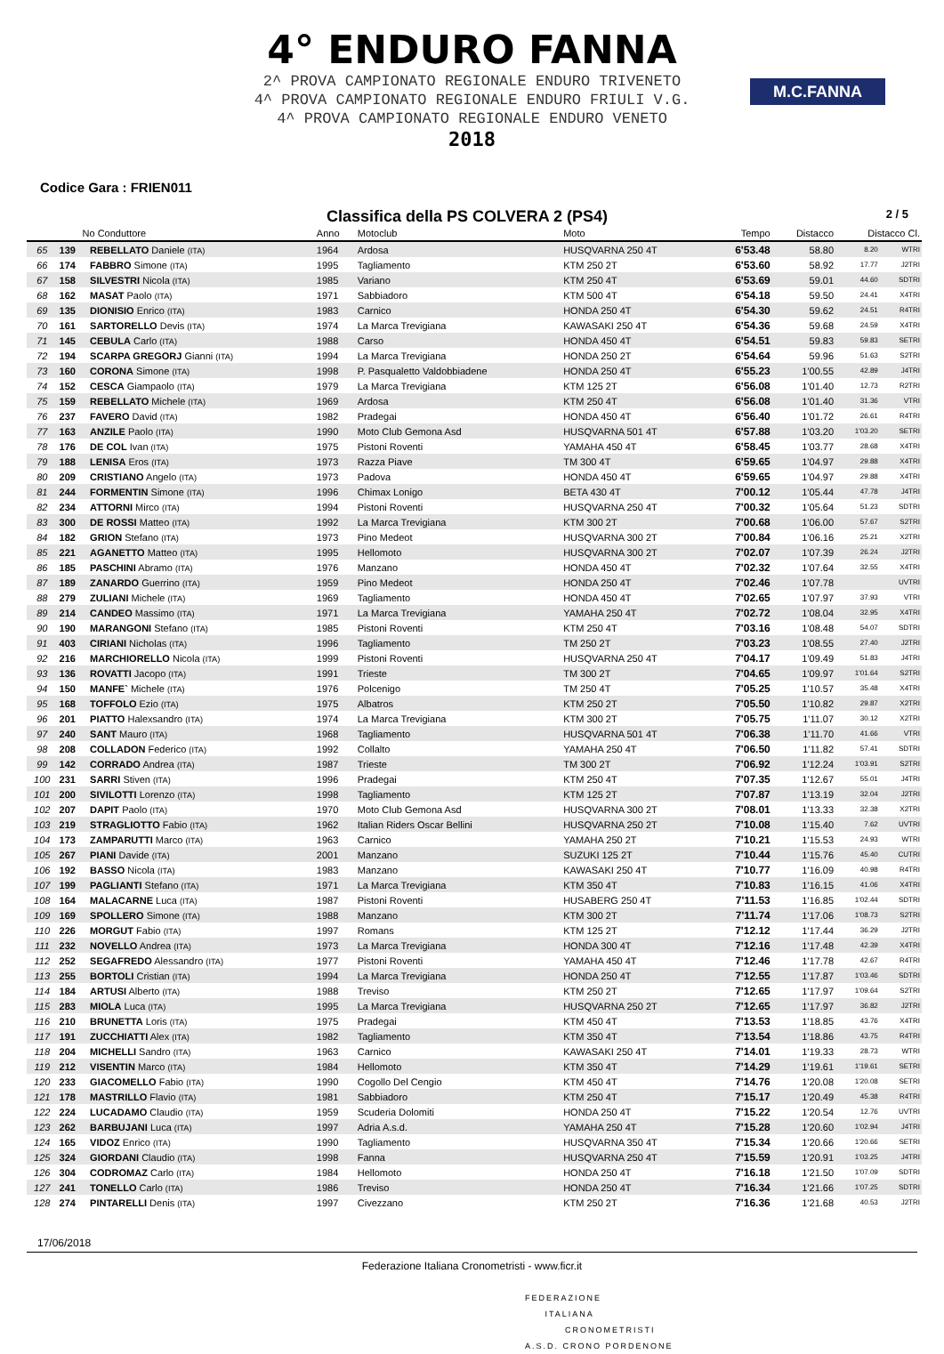M.C.FANNA
4° ENDURO FANNA
2^ PROVA CAMPIONATO REGIONALE ENDURO TRIVENETO
4^ PROVA CAMPIONATO REGIONALE ENDURO FRIULI V.G.
4^ PROVA CAMPIONATO REGIONALE ENDURO VENETO
2018
Codice Gara : FRIEN011
Classifica della PS COLVERA 2 (PS4) 2 / 5
| | No Conduttore | | Anno | Motoclub | Moto | Tempo | Distacco | Distacco Cl. | |
| --- | --- | --- | --- | --- | --- | --- | --- | --- | --- |
| 65 | 139 | REBELLATO Daniele (ITA) | 1964 | Ardosa | HUSQVARNA 250 4T | 6'53.48 | 58.80 | 8.20 | WTRI |
| 66 | 174 | FABBRO Simone (ITA) | 1995 | Tagliamento | KTM 250 2T | 6'53.60 | 58.92 | 17.77 | J2TRI |
| 67 | 158 | SILVESTRI Nicola (ITA) | 1985 | Variano | KTM 250 4T | 6'53.69 | 59.01 | 44.60 | SDTRI |
| 68 | 162 | MASAT Paolo (ITA) | 1971 | Sabbiadoro | KTM 500 4T | 6'54.18 | 59.50 | 24.41 | X4TRI |
| 69 | 135 | DIONISIO Enrico (ITA) | 1983 | Carnico | HONDA 250 4T | 6'54.30 | 59.62 | 24.51 | R4TRI |
| 70 | 161 | SARTORELLO Devis (ITA) | 1974 | La Marca Trevigiana | KAWASAKI 250 4T | 6'54.36 | 59.68 | 24.59 | X4TRI |
| 71 | 145 | CEBULA Carlo (ITA) | 1988 | Carso | HONDA 450 4T | 6'54.51 | 59.83 | 59.83 | SETRI |
| 72 | 194 | SCARPA GREGORJ Gianni (ITA) | 1994 | La Marca Trevigiana | HONDA 250 2T | 6'54.64 | 59.96 | 51.63 | S2TRI |
| 73 | 160 | CORONA Simone (ITA) | 1998 | P. Pasqualetto Valdobbiadene | HONDA 250 4T | 6'55.23 | 1'00.55 | 42.89 | J4TRI |
| 74 | 152 | CESCA Giampaolo (ITA) | 1979 | La Marca Trevigiana | KTM 125 2T | 6'56.08 | 1'01.40 | 12.73 | R2TRI |
| 75 | 159 | REBELLATO Michele (ITA) | 1969 | Ardosa | KTM 250 4T | 6'56.08 | 1'01.40 | 31.36 | VTRI |
| 76 | 237 | FAVERO David (ITA) | 1982 | Pradegai | HONDA 450 4T | 6'56.40 | 1'01.72 | 26.61 | R4TRI |
| 77 | 163 | ANZILE Paolo (ITA) | 1990 | Moto Club Gemona Asd | HUSQVARNA 501 4T | 6'57.88 | 1'03.20 | 1'03.20 | SETRI |
| 78 | 176 | DE COL Ivan (ITA) | 1975 | Pistoni Roventi | YAMAHA 450 4T | 6'58.45 | 1'03.77 | 28.68 | X4TRI |
| 79 | 188 | LENISA Eros (ITA) | 1973 | Razza Piave | TM 300 4T | 6'59.65 | 1'04.97 | 29.88 | X4TRI |
| 80 | 209 | CRISTIANO Angelo (ITA) | 1973 | Padova | HONDA 450 4T | 6'59.65 | 1'04.97 | 29.88 | X4TRI |
| 81 | 244 | FORMENTIN Simone (ITA) | 1996 | Chimax Lonigo | BETA 430 4T | 7'00.12 | 1'05.44 | 47.78 | J4TRI |
| 82 | 234 | ATTORNI Mirco (ITA) | 1994 | Pistoni Roventi | HUSQVARNA 250 4T | 7'00.32 | 1'05.64 | 51.23 | SDTRI |
| 83 | 300 | DE ROSSI Matteo (ITA) | 1992 | La Marca Trevigiana | KTM 300 2T | 7'00.68 | 1'06.00 | 57.67 | S2TRI |
| 84 | 182 | GRION Stefano (ITA) | 1973 | Pino Medeot | HUSQVARNA 300 2T | 7'00.84 | 1'06.16 | 25.21 | X2TRI |
| 85 | 221 | AGANETTO Matteo (ITA) | 1995 | Hellomoto | HUSQVARNA 300 2T | 7'02.07 | 1'07.39 | 26.24 | J2TRI |
| 86 | 185 | PASCHINI Abramo (ITA) | 1976 | Manzano | HONDA 450 4T | 7'02.32 | 1'07.64 | 32.55 | X4TRI |
| 87 | 189 | ZANARDO Guerrino (ITA) | 1959 | Pino Medeot | HONDA 250 4T | 7'02.46 | 1'07.78 | | UVTRI |
| 88 | 279 | ZULIANI Michele (ITA) | 1969 | Tagliamento | HONDA 450 4T | 7'02.65 | 1'07.97 | 37.93 | VTRI |
| 89 | 214 | CANDEO Massimo (ITA) | 1971 | La Marca Trevigiana | YAMAHA 250 4T | 7'02.72 | 1'08.04 | 32.95 | X4TRI |
| 90 | 190 | MARANGONI Stefano (ITA) | 1985 | Pistoni Roventi | KTM 250 4T | 7'03.16 | 1'08.48 | 54.07 | SDTRI |
| 91 | 403 | CIRIANI Nicholas (ITA) | 1996 | Tagliamento | TM 250 2T | 7'03.23 | 1'08.55 | 27.40 | J2TRI |
| 92 | 216 | MARCHIORELLO Nicola (ITA) | 1999 | Pistoni Roventi | HUSQVARNA 250 4T | 7'04.17 | 1'09.49 | 51.83 | J4TRI |
| 93 | 136 | ROVATTI Jacopo (ITA) | 1991 | Trieste | TM 300 2T | 7'04.65 | 1'09.97 | 1'01.64 | S2TRI |
| 94 | 150 | MANFE` Michele (ITA) | 1976 | Polcenigo | TM 250 4T | 7'05.25 | 1'10.57 | 35.48 | X4TRI |
| 95 | 168 | TOFFOLO Ezio (ITA) | 1975 | Albatros | KTM 250 2T | 7'05.50 | 1'10.82 | 29.87 | X2TRI |
| 96 | 201 | PIATTO Halexsandro (ITA) | 1974 | La Marca Trevigiana | KTM 300 2T | 7'05.75 | 1'11.07 | 30.12 | X2TRI |
| 97 | 240 | SANT Mauro (ITA) | 1968 | Tagliamento | HUSQVARNA 501 4T | 7'06.38 | 1'11.70 | 41.66 | VTRI |
| 98 | 208 | COLLADON Federico (ITA) | 1992 | Collalto | YAMAHA 250 4T | 7'06.50 | 1'11.82 | 57.41 | SDTRI |
| 99 | 142 | CORRADO Andrea (ITA) | 1987 | Trieste | TM 300 2T | 7'06.92 | 1'12.24 | 1'03.91 | S2TRI |
| 100 | 231 | SARRI Stiven (ITA) | 1996 | Pradegai | KTM 250 4T | 7'07.35 | 1'12.67 | 55.01 | J4TRI |
| 101 | 200 | SIVILOTTI Lorenzo (ITA) | 1998 | Tagliamento | KTM 125 2T | 7'07.87 | 1'13.19 | 32.04 | J2TRI |
| 102 | 207 | DAPIT Paolo (ITA) | 1970 | Moto Club Gemona Asd | HUSQVARNA 300 2T | 7'08.01 | 1'13.33 | 32.38 | X2TRI |
| 103 | 219 | STRAGLIOTTO Fabio (ITA) | 1962 | Italian Riders Oscar Bellini | HUSQVARNA 250 2T | 7'10.08 | 1'15.40 | 7.62 | UVTRI |
| 104 | 173 | ZAMPARUTTI Marco (ITA) | 1963 | Carnico | YAMAHA 250 2T | 7'10.21 | 1'15.53 | 24.93 | WTRI |
| 105 | 267 | PIANI Davide (ITA) | 2001 | Manzano | SUZUKI 125 2T | 7'10.44 | 1'15.76 | 45.40 | CUTRI |
| 106 | 192 | BASSO Nicola (ITA) | 1983 | Manzano | KAWASAKI 250 4T | 7'10.77 | 1'16.09 | 40.98 | R4TRI |
| 107 | 199 | PAGLIANTI Stefano (ITA) | 1971 | La Marca Trevigiana | KTM 350 4T | 7'10.83 | 1'16.15 | 41.06 | X4TRI |
| 108 | 164 | MALACARNE Luca (ITA) | 1987 | Pistoni Roventi | HUSABERG 250 4T | 7'11.53 | 1'16.85 | 1'02.44 | SDTRI |
| 109 | 169 | SPOLLERO Simone (ITA) | 1988 | Manzano | KTM 300 2T | 7'11.74 | 1'17.06 | 1'08.73 | S2TRI |
| 110 | 226 | MORGUT Fabio (ITA) | 1997 | Romans | KTM 125 2T | 7'12.12 | 1'17.44 | 36.29 | J2TRI |
| 111 | 232 | NOVELLO Andrea (ITA) | 1973 | La Marca Trevigiana | HONDA 300 4T | 7'12.16 | 1'17.48 | 42.39 | X4TRI |
| 112 | 252 | SEGAFREDO Alessandro (ITA) | 1977 | Pistoni Roventi | YAMAHA 450 4T | 7'12.46 | 1'17.78 | 42.67 | R4TRI |
| 113 | 255 | BORTOLI Cristian (ITA) | 1994 | La Marca Trevigiana | HONDA 250 4T | 7'12.55 | 1'17.87 | 1'03.46 | SDTRI |
| 114 | 184 | ARTUSI Alberto (ITA) | 1988 | Treviso | KTM 250 2T | 7'12.65 | 1'17.97 | 1'09.64 | S2TRI |
| 115 | 283 | MIOLA Luca (ITA) | 1995 | La Marca Trevigiana | HUSQVARNA 250 2T | 7'12.65 | 1'17.97 | 36.82 | J2TRI |
| 116 | 210 | BRUNETTA Loris (ITA) | 1975 | Pradegai | KTM 450 4T | 7'13.53 | 1'18.85 | 43.76 | X4TRI |
| 117 | 191 | ZUCCHIATTI Alex (ITA) | 1982 | Tagliamento | KTM 350 4T | 7'13.54 | 1'18.86 | 43.75 | R4TRI |
| 118 | 204 | MICHELLI Sandro (ITA) | 1963 | Carnico | KAWASAKI 250 4T | 7'14.01 | 1'19.33 | 28.73 | WTRI |
| 119 | 212 | VISENTIN Marco (ITA) | 1984 | Hellomoto | KTM 350 4T | 7'14.29 | 1'19.61 | 1'19.61 | SETRI |
| 120 | 233 | GIACOMELLO Fabio (ITA) | 1990 | Cogollo Del Cengio | KTM 450 4T | 7'14.76 | 1'20.08 | 1'20.08 | SETRI |
| 121 | 178 | MASTRILLO Flavio (ITA) | 1981 | Sabbiadoro | KTM 250 4T | 7'15.17 | 1'20.49 | 45.38 | R4TRI |
| 122 | 224 | LUCADAMO Claudio (ITA) | 1959 | Scuderia Dolomiti | HONDA 250 4T | 7'15.22 | 1'20.54 | 12.76 | UVTRI |
| 123 | 262 | BARBUJANI Luca (ITA) | 1997 | Adria A.s.d. | YAMAHA 250 4T | 7'15.28 | 1'20.60 | 1'02.94 | J4TRI |
| 124 | 165 | VIDOZ Enrico (ITA) | 1990 | Tagliamento | HUSQVARNA 350 4T | 7'15.34 | 1'20.66 | 1'20.66 | SETRI |
| 125 | 324 | GIORDANI Claudio (ITA) | 1998 | Fanna | HUSQVARNA 250 4T | 7'15.59 | 1'20.91 | 1'03.25 | J4TRI |
| 126 | 304 | CODROMAZ Carlo (ITA) | 1984 | Hellomoto | HONDA 250 4T | 7'16.18 | 1'21.50 | 1'07.09 | SDTRI |
| 127 | 241 | TONELLO Carlo (ITA) | 1986 | Treviso | HONDA 250 4T | 7'16.34 | 1'21.66 | 1'07.25 | SDTRI |
| 128 | 274 | PINTARELLI Denis (ITA) | 1997 | Civezzano | KTM 250 2T | 7'16.36 | 1'21.68 | 40.53 | J2TRI |
17/06/2018
Federazione Italiana Cronometristi - www.ficr.it
FEDERAZIONE
ITALIANA
CRONOMETRISTI
A.S.D. CRONO PORDENONE